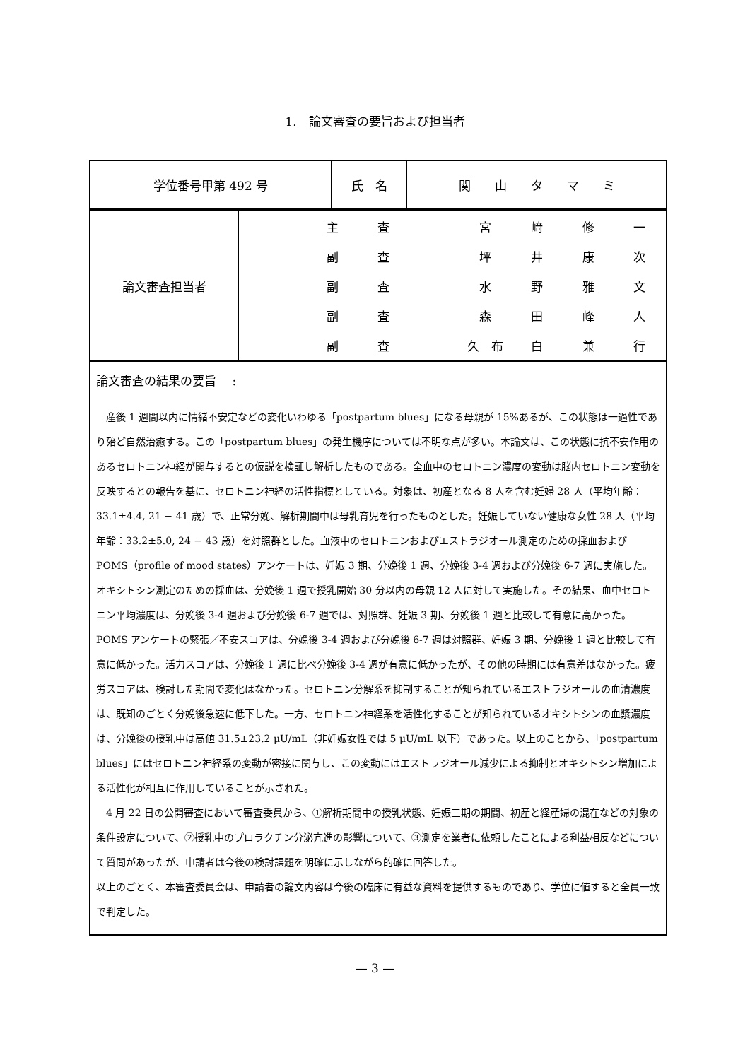1.　論文審査の要旨および担当者
| 学位番号甲第 492 号 | 氏 名 | 関 山 タ マ ミ |
| 論文審査担当者 | / 主 / 査 / / 宮 / 﨑 / 修 / 一 / / 副 / 査 / / 坪 / 井 / 康 / 次 / / 副 / 査 / / 水 / 野 / 雅 / 文 / / 副 / 査 / / 森 / 田 / 峰 / 人 / / 副 / 査 / / 久 布 / 白 / 兼 / 行 / |
| 論文審査の結果の要旨 : 産後 1 週間以内に情緒不安定などの変化いわゆる「postpartum blues」になる母親が 15%あるが、この状態は一過性であり殆ど自然治癒する。この「postpartum blues」の発生機序については不明な点が多い。本論文は、この状態に抗不安作用のあるセロトニン神経が関与するとの仮説を検証し解析したものである。全血中のセロトニン濃度の変動は脳内セロトニン変動を反映するとの報告を基に、セロトニン神経の活性指標としている。対象は、初産となる 8 人を含む妊婦 28 人（平均年齢：33.1±4.4, 21 − 41 歳）で、正常分娩、解析期間中は母乳育児を行ったものとした。妊娠していない健康な女性 28 人（平均年齢：33.2±5.0, 24 − 43 歳）を対照群とした。血液中のセロトニンおよびエストラジオール測定のための採血および POMS（profile of mood states）アンケートは、妊娠 3 期、分娩後 1 週、分娩後 3-4 週および分娩後 6-7 週に実施した。オキシトシン測定のための採血は、分娩後 1 週で授乳開始 30 分以内の母親 12 人に対して実施した。その結果、血中セロトニン平均濃度は、分娩後 3-4 週および分娩後 6-7 週では、対照群、妊娠 3 期、分娩後 1 週と比較して有意に高かった。POMS アンケートの緊張／不安スコアは、分娩後 3-4 週および分娩後 6-7 週は対照群、妊娠 3 期、分娩後 1 週と比較して有意に低かった。活力スコアは、分娩後 1 週に比べ分娩後 3-4 週が有意に低かったが、その他の時期には有意差はなかった。疲労スコアは、検討した期間で変化はなかった。セロトニン分解系を抑制することが知られているエストラジオールの血清濃度は、既知のごとく分娩後急速に低下した。一方、セロトニン神経系を活性化することが知られているオキシトシンの血漿濃度は、分娩後の授乳中は高値 31.5±23.2 μU/mL（非妊娠女性では 5 μU/mL 以下）であった。以上のことから、「postpartum blues」にはセロトニン神経系の変動が密接に関与し、この変動にはエストラジオール減少による抑制とオキシトシン増加による活性化が相互に作用していることが示された。 4 月 22 日の公開審査において審査委員から、①解析期間中の授乳状態、妊娠三期の期間、初産と経産婦の混在などの対象の条件設定について、②授乳中のプロラクチン分泌亢進の影響について、③測定を業者に依頼したことによる利益相反などについて質問があったが、申請者は今後の検討課題を明確に示しながら的確に回答した。 以上のごとく、本審査委員会は、申請者の論文内容は今後の臨床に有益な資料を提供するものであり、学位に値すると全員一致で判定した。 | |
— 3 —